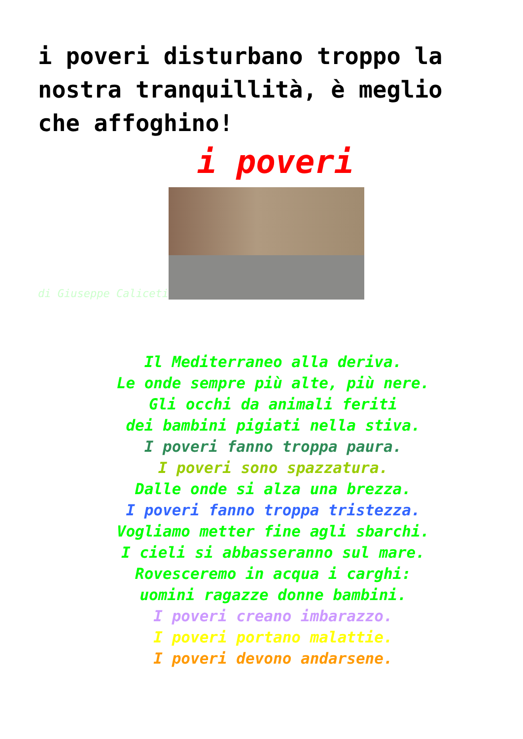i poveri disturbano troppo la nostra tranquillità, è meglio che affoghino!
i poveri
di Giuseppe Caliceti
Il Mediterraneo alla deriva.
Le onde sempre più alte, più nere.
Gli occhi da animali feriti
dei bambini pigiati nella stiva.
I poveri fanno troppa paura.
I poveri sono spazzatura.
Dalle onde si alza una brezza.
I poveri fanno troppa tristezza.
Vogliamo metter fine agli sbarchi.
I cieli si abbasseranno sul mare.
Rovesceremo in acqua i carghi:
uomini ragazze donne bambini.
I poveri creano imbarazzo.
I poveri portano malattie.
I poveri devono andarsene.